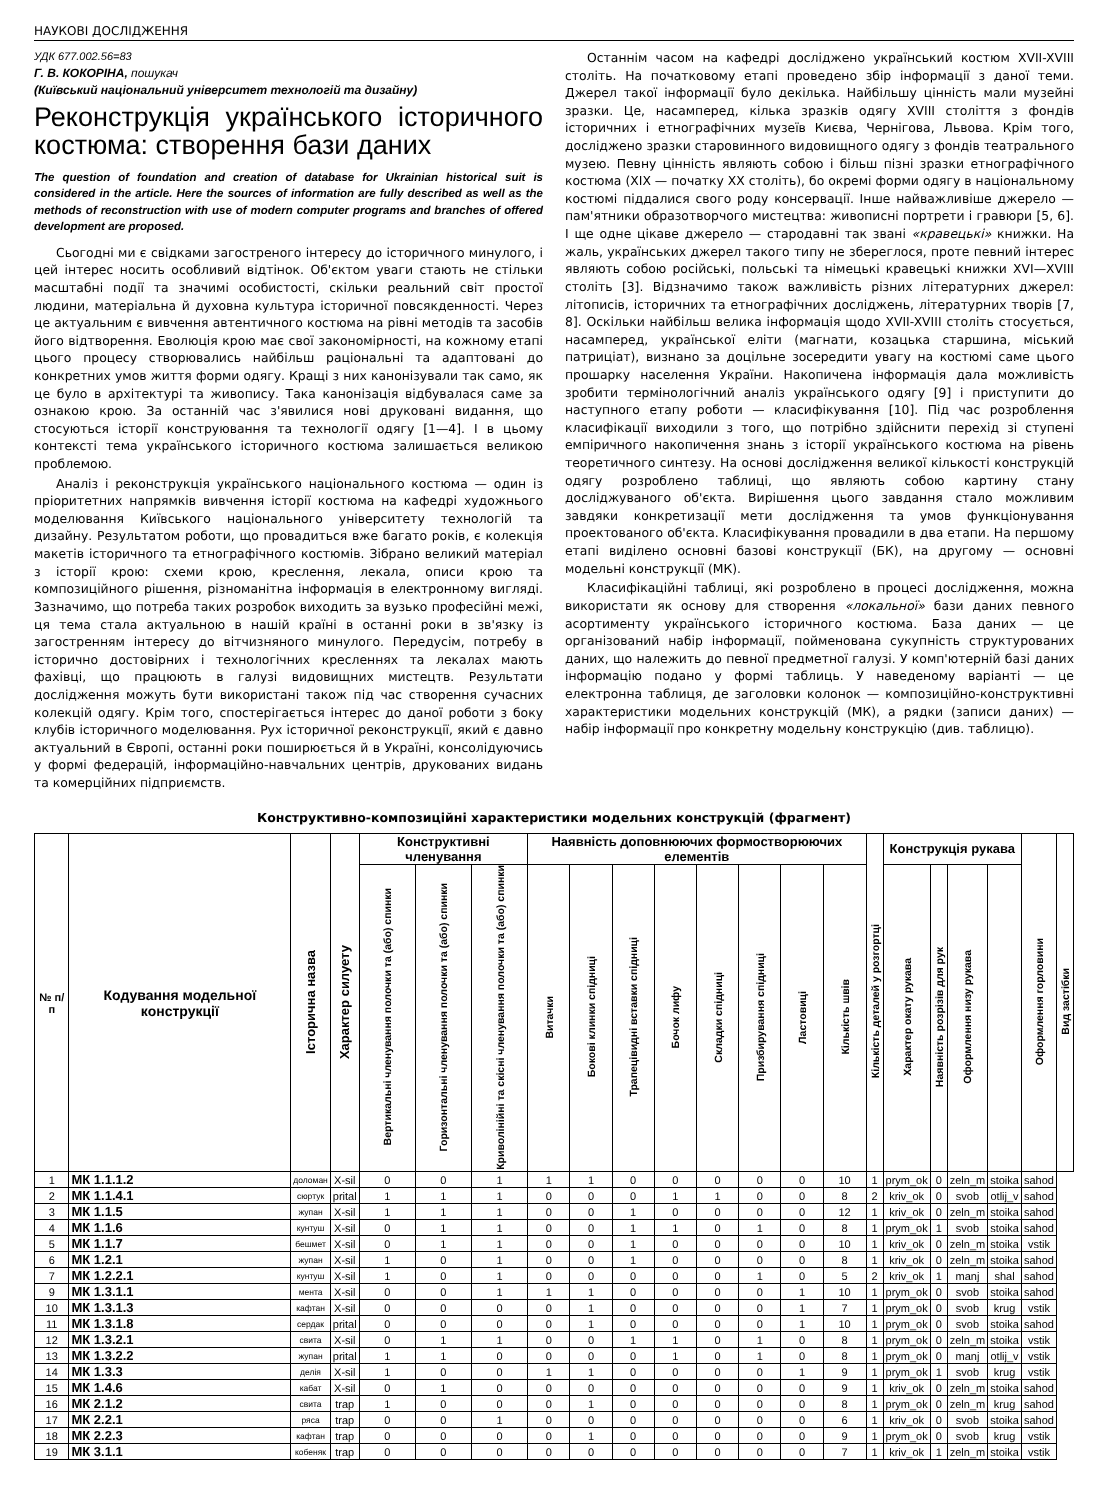НАУКОВІ ДОСЛІДЖЕННЯ
УДК 677.002.56=83
Г. В. КОКОРІНА, пошукач
(Київський національний університет технологій та дизайну)
Реконструкція українського історичного костюма: створення бази даних
The question of foundation and creation of database for Ukrainian historical suit is considered in the article. Here the sources of information are fully described as well as the methods of reconstruction with use of modern computer programs and branches of offered development are proposed.
Сьогодні ми є свідками загостреного інтересу до історичного минулого, і цей інтерес носить особливий відтінок. Об'єктом уваги стають не стільки масштабні події та значимі особистості, скільки реальний світ простої людини, матеріальна й духовна культура історичної повсякденності. Через це актуальним є вивчення автентичного костюма на рівні методів та засобів його відтворення. Еволюція крою має свої закономірності, на кожному етапі цього процесу створювались найбільш раціональні та адаптовані до конкретних умов життя форми одягу. Кращі з них канонізували так само, як це було в архітектурі та живопису. Така канонізація відбувалася саме за ознакою крою. За останній час з'явилися нові друковані видання, що стосуються історії конструювання та технології одягу [1—4]. І в цьому контексті тема українського історичного костюма залишається великою проблемою.
Аналіз і реконструкція українського національного костюма — один із пріоритетних напрямків вивчення історії костюма на кафедрі художнього моделювання Київського національного університету технологій та дизайну. Результатом роботи, що провадиться вже багато років, є колекція макетів історичного та етнографічного костюмів. Зібрано великий матеріал з історії крою: схеми крою, креслення, лекала, описи крою та композиційного рішення, різноманітна інформація в електронному вигляді. Зазначимо, що потреба таких розробок виходить за вузько професійні межі, ця тема стала актуальною в нашій країні в останні роки в зв'язку із загостренням інтересу до вітчизняного минулого. Передусім, потребу в історично достовірних і технологічних кресленнях та лекалах мають фахівці, що працюють в галузі видовищних мистецтв. Результати дослідження можуть бути використані також під час створення сучасних колекцій одягу. Крім того, спостерігається інтерес до даної роботи з боку клубів історичного моделювання. Рух історичної реконструкції, який є давно актуальний в Європі, останні роки поширюється й в Україні, консолідуючись у формі федерацій, інформаційно-навчальних центрів, друкованих видань та комерційних підприємств.
Останнім часом на кафедрі досліджено український костюм XVII-XVIII століть. На початковому етапі проведено збір інформації з даної теми. Джерел такої інформації було декілька. Найбільшу цінність мали музейні зразки. Це, насамперед, кілька зразків одягу XVIII століття з фондів історичних і етнографічних музеїв Києва, Чернігова, Львова. Крім того, досліджено зразки старовинного видовищного одягу з фондів театрального музею. Певну цінність являють собою і більш пізні зразки етнографічного костюма (XIX — початку XX століть), бо окремі форми одягу в національному костюмі піддалися свого роду консервації. Інше найважливіше джерело — пам'ятники образотворчого мистецтва: живописні портрети і гравюри [5, 6]. І ще одне цікаве джерело — стародавні так звані «кравецькі» книжки. На жаль, українських джерел такого типу не збереглося, проте певний інтерес являють собою російські, польські та німецькі кравецькі книжки XVI—XVIII століть [3]. Відзначимо також важливість різних літературних джерел: літописів, історичних та етнографічних досліджень, літературних творів [7, 8]. Оскільки найбільш велика інформація щодо XVII-XVIII століть стосується, насамперед, української еліти (магнати, козацька старшина, міський патриціат), визнано за доцільне зосередити увагу на костюмі саме цього прошарку населення України. Накопичена інформація дала можливість зробити термінологічний аналіз українського одягу [9] і приступити до наступного етапу роботи — класифікування [10]. Під час розроблення класифікації виходили з того, що потрібно здійснити перехід зі ступені емпіричного накопичення знань з історії українського костюма на рівень теоретичного синтезу. На основі дослідження великої кількості конструкцій одягу розроблено таблиці, що являють собою картину стану досліджуваного об'єкта. Вирішення цього завдання стало можливим завдяки конкретизації мети дослідження та умов функціонування проектованого об'єкта. Класифікування провадили в два етапи. На першому етапі виділено основні базові конструкції (БК), на другому — основні модельні конструкції (МК).
Класифікаційні таблиці, які розроблено в процесі дослідження, можна використати як основу для створення «локальної» бази даних певного асортименту українського історичного костюма. База даних — це організований набір інформації, пойменована сукупність структурованих даних, що належить до певної предметної галузі. У комп'ютерній базі даних інформацію подано у формі таблиць. У наведеному варіанті — це електронна таблиця, де заголовки колонок — композиційно-конструктивні характеристики модельних конструкцій (МК), а рядки (записи даних) — набір інформації про конкретну модельну конструкцію (див. таблицю).
Конструктивно-композиційні характеристики модельних конструкцій (фрагмент)
| № п/п | Кодування модельної конструкції | Історична назва | Характер силуету | Конструктивні членування | | | Наявність доповнюючих формостворюючих елементів | | | | | | | | Кількість деталей у розгортці | Конструкція рукава | | | | Оформлення горловини | Вид застібки |
| --- | --- | --- | --- | --- | --- | --- | --- | --- | --- | --- | --- | --- | --- | --- | --- | --- | --- | --- | --- | --- | --- |
| | | | | Вертикальні членування полочки та (або) спинки | Горизонтальні членування полочки та (або) спинки | Криволінійні та скісні членування полочки та (або) спинки | Витачки | Бокові клинки спідниці | Трапецівидні вставки спідниці | Бочок лифу | Складки спідниці | Призбирування спідниці | Ластовиці | Кількість швів | | Характер окату рукава | Наявність розрізів для рук | Оформлення низу рукава | | | |
| 1 | МК 1.1.1.2 | доломан | X-sil | 0 | 0 | 1 | 1 | 1 | 0 | 0 | 0 | 0 | 0 | 10 | 1 | prym_ok | 0 | zeln_m | stoika | sahod | |
| 2 | МК 1.1.4.1 | сюртук | prital | 1 | 1 | 1 | 0 | 0 | 0 | 1 | 1 | 0 | 0 | 8 | 2 | kriv_ok | 0 | svob | otlij_v | sahod | |
| 3 | МК 1.1.5 | жупан | X-sil | 1 | 1 | 1 | 0 | 0 | 1 | 0 | 0 | 0 | 0 | 12 | 1 | kriv_ok | 0 | zeln_m | stoika | sahod | |
| 4 | МК 1.1.6 | кунтуш | X-sil | 0 | 1 | 1 | 0 | 0 | 1 | 1 | 0 | 1 | 0 | 8 | 1 | prym_ok | 1 | svob | stoika | sahod | |
| 5 | МК 1.1.7 | бешмет | X-sil | 0 | 1 | 1 | 0 | 0 | 1 | 0 | 0 | 0 | 0 | 10 | 1 | kriv_ok | 0 | zeln_m | stoika | vstik | |
| 6 | МК 1.2.1 | жупан | X-sil | 1 | 0 | 1 | 0 | 0 | 1 | 0 | 0 | 0 | 0 | 8 | 1 | kriv_ok | 0 | zeln_m | stoika | sahod | |
| 7 | МК 1.2.2.1 | кунтуш | X-sil | 1 | 0 | 1 | 0 | 0 | 0 | 0 | 0 | 1 | 0 | 5 | 2 | kriv_ok | 1 | manj | shal | sahod | |
| 9 | МК 1.3.1.1 | мента | X-sil | 0 | 0 | 1 | 1 | 1 | 0 | 0 | 0 | 0 | 1 | 10 | 1 | prym_ok | 0 | svob | stoika | sahod | |
| 10 | МК 1.3.1.3 | кафтан | X-sil | 0 | 0 | 0 | 0 | 1 | 0 | 0 | 0 | 0 | 1 | 7 | 1 | prym_ok | 0 | svob | krug | vstik | |
| 11 | МК 1.3.1.8 | сердак | prital | 0 | 0 | 0 | 0 | 1 | 0 | 0 | 0 | 0 | 1 | 10 | 1 | prym_ok | 0 | svob | stoika | sahod | |
| 12 | МК 1.3.2.1 | свита | X-sil | 0 | 1 | 1 | 0 | 0 | 1 | 1 | 0 | 1 | 0 | 8 | 1 | prym_ok | 0 | zeln_m | stoika | vstik | |
| 13 | МК 1.3.2.2 | жупан | prital | 1 | 1 | 0 | 0 | 0 | 0 | 1 | 0 | 1 | 0 | 8 | 1 | prym_ok | 0 | manj | otlij_v | vstik | |
| 14 | МК 1.3.3 | делія | X-sil | 1 | 0 | 0 | 1 | 1 | 0 | 0 | 0 | 0 | 1 | 9 | 1 | prym_ok | 1 | svob | krug | vstik | |
| 15 | МК 1.4.6 | кабат | X-sil | 0 | 1 | 0 | 0 | 0 | 0 | 0 | 0 | 0 | 0 | 9 | 1 | kriv_ok | 0 | zeln_m | stoika | sahod | |
| 16 | МК 2.1.2 | свита | trap | 1 | 0 | 0 | 0 | 1 | 0 | 0 | 0 | 0 | 0 | 8 | 1 | prym_ok | 0 | zeln_m | krug | sahod | |
| 17 | МК 2.2.1 | ряса | trap | 0 | 0 | 1 | 0 | 0 | 0 | 0 | 0 | 0 | 0 | 6 | 1 | kriv_ok | 0 | svob | stoika | sahod | |
| 18 | МК 2.2.3 | кафтан | trap | 0 | 0 | 0 | 0 | 1 | 0 | 0 | 0 | 0 | 0 | 9 | 1 | prym_ok | 0 | svob | krug | vstik | |
| 19 | МК 3.1.1 | кобеняк | trap | 0 | 0 | 0 | 0 | 0 | 0 | 0 | 0 | 0 | 0 | 7 | 1 | kriv_ok | 1 | zeln_m | stoika | vstik | |